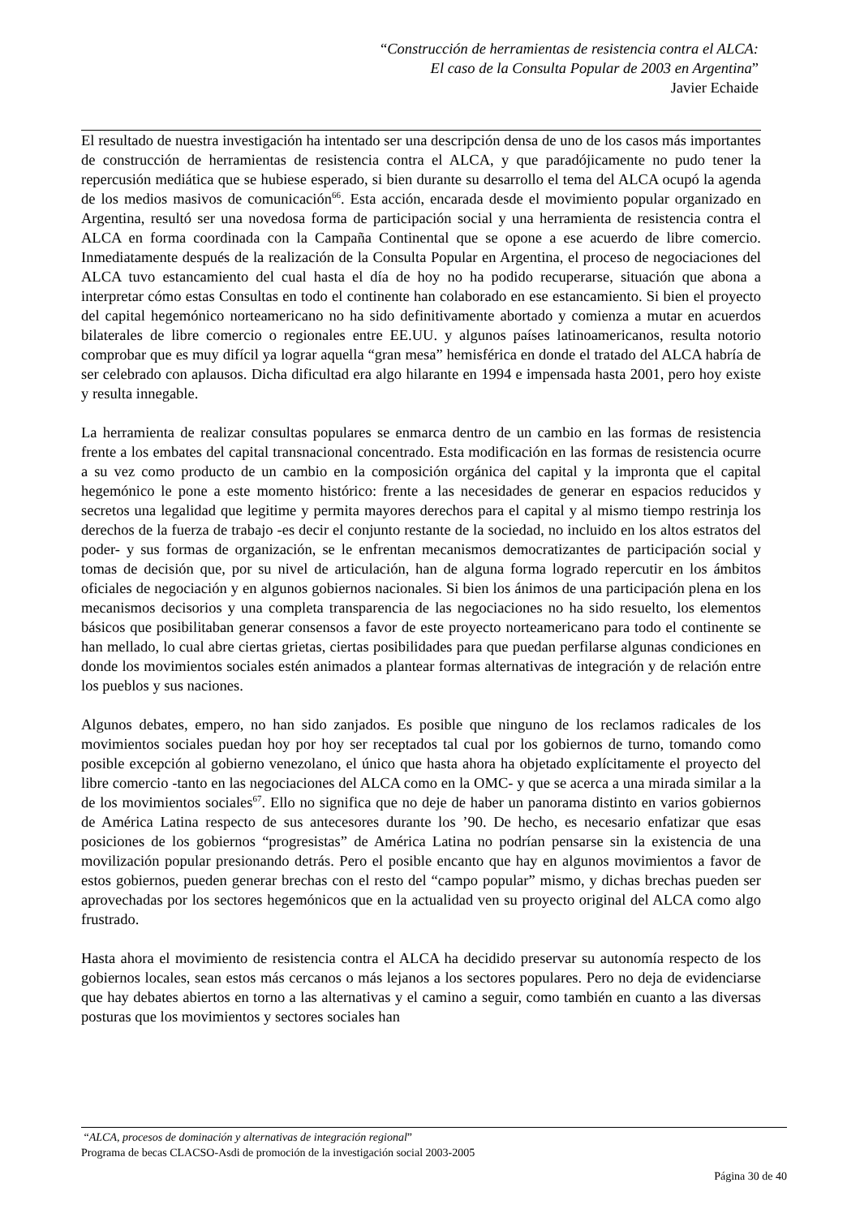“Construcción de herramientas de resistencia contra el ALCA:
El caso de la Consulta Popular de 2003 en Argentina”
Javier Echaide
El resultado de nuestra investigación ha intentado ser una descripción densa de uno de los casos más importantes de construcción de herramientas de resistencia contra el ALCA, y que paradójicamente no pudo tener la repercusión mediática que se hubiese esperado, si bien durante su desarrollo el tema del ALCA ocupó la agenda de los medios masivos de comunicación<sup>66</sup>. Esta acción, encarada desde el movimiento popular organizado en Argentina, resultó ser una novedosa forma de participación social y una herramienta de resistencia contra el ALCA en forma coordinada con la Campaña Continental que se opone a ese acuerdo de libre comercio. Inmediatamente después de la realización de la Consulta Popular en Argentina, el proceso de negociaciones del ALCA tuvo estancamiento del cual hasta el día de hoy no ha podido recuperarse, situación que abona a interpretar cómo estas Consultas en todo el continente han colaborado en ese estancamiento. Si bien el proyecto del capital hegemónico norteamericano no ha sido definitivamente abortado y comienza a mutar en acuerdos bilaterales de libre comercio o regionales entre EE.UU. y algunos países latinoamericanos, resulta notorio comprobar que es muy difícil ya lograr aquella “gran mesa” hemisférica en donde el tratado del ALCA habría de ser celebrado con aplausos. Dicha dificultad era algo hilarante en 1994 e impensada hasta 2001, pero hoy existe y resulta innegable.
La herramienta de realizar consultas populares se enmarca dentro de un cambio en las formas de resistencia frente a los embates del capital transnacional concentrado. Esta modificación en las formas de resistencia ocurre a su vez como producto de un cambio en la composición orgánica del capital y la impronta que el capital hegemónico le pone a este momento histórico: frente a las necesidades de generar en espacios reducidos y secretos una legalidad que legitime y permita mayores derechos para el capital y al mismo tiempo restrinja los derechos de la fuerza de trabajo -es decir el conjunto restante de la sociedad, no incluido en los altos estratos del poder- y sus formas de organización, se le enfrentan mecanismos democratizantes de participación social y tomas de decisión que, por su nivel de articulación, han de alguna forma logrado repercutir en los ámbitos oficiales de negociación y en algunos gobiernos nacionales. Si bien los ánimos de una participación plena en los mecanismos decisorios y una completa transparencia de las negociaciones no ha sido resuelto, los elementos básicos que posibilitaban generar consensos a favor de este proyecto norteamericano para todo el continente se han mellado, lo cual abre ciertas grietas, ciertas posibilidades para que puedan perfilarse algunas condiciones en donde los movimientos sociales estén animados a plantear formas alternativas de integración y de relación entre los pueblos y sus naciones.
Algunos debates, empero, no han sido zanjados. Es posible que ninguno de los reclamos radicales de los movimientos sociales puedan hoy por hoy ser receptados tal cual por los gobiernos de turno, tomando como posible excepción al gobierno venezolano, el único que hasta ahora ha objetado explícitamente el proyecto del libre comercio -tanto en las negociaciones del ALCA como en la OMC- y que se acerca a una mirada similar a la de los movimientos sociales<sup>67</sup>. Ello no significa que no deje de haber un panorama distinto en varios gobiernos de América Latina respecto de sus antecesores durante los ’90. De hecho, es necesario enfatizar que esas posiciones de los gobiernos “progresistas” de América Latina no podrían pensarse sin la existencia de una movilización popular presionando detrás. Pero el posible encanto que hay en algunos movimientos a favor de estos gobiernos, pueden generar brechas con el resto del “campo popular” mismo, y dichas brechas pueden ser aprovechadas por los sectores hegemónicos que en la actualidad ven su proyecto original del ALCA como algo frustrado.
Hasta ahora el movimiento de resistencia contra el ALCA ha decidido preservar su autonomía respecto de los gobiernos locales, sean estos más cercanos o más lejanos a los sectores populares. Pero no deja de evidenciarse que hay debates abiertos en torno a las alternativas y el camino a seguir, como también en cuanto a las diversas posturas que los movimientos y sectores sociales han
“ALCA, procesos de dominación y alternativas de integración regional”
Programa de becas CLACSO-Asdi de promoción de la investigación social 2003-2005
Página 30 de 40